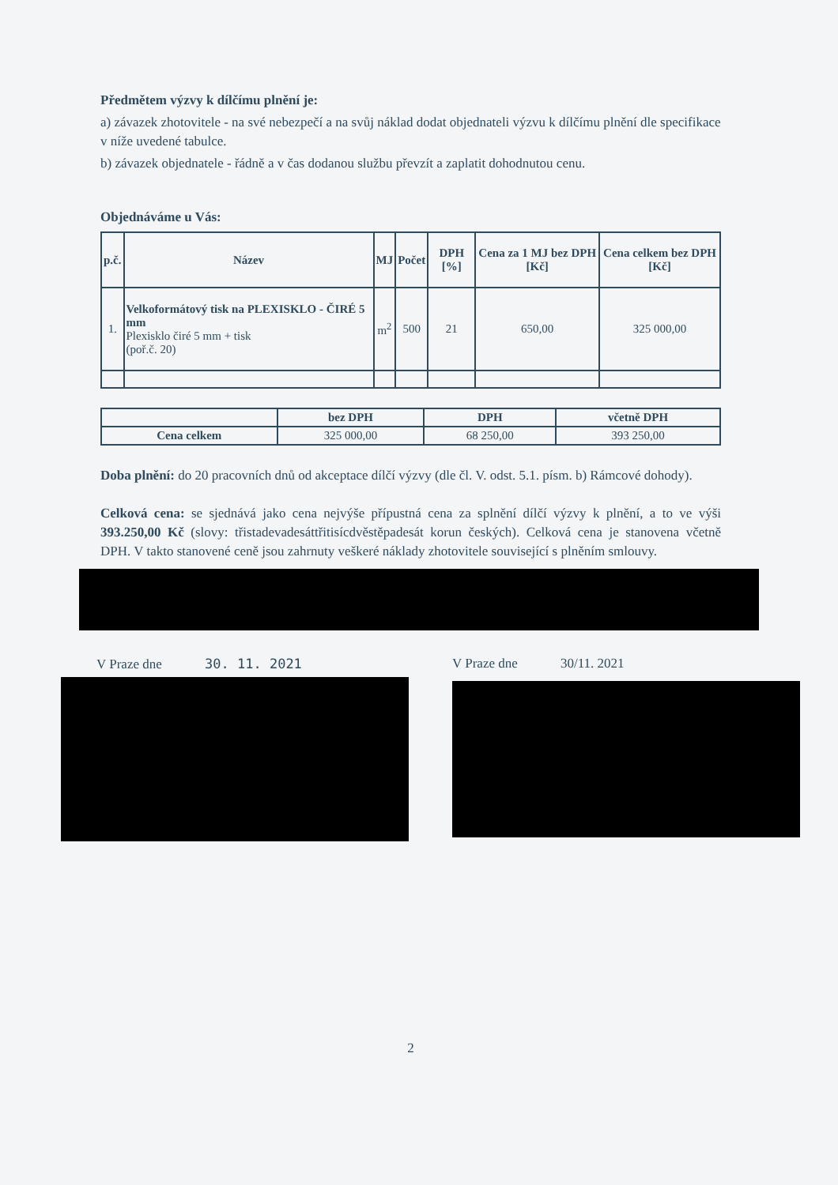Předmětem výzvy k dílčímu plnění je:
a) závazek zhotovitele - na své nebezpečí a na svůj náklad dodat objednateli výzvu k dílčímu plnění dle specifikace v níže uvedené tabulce.
b) závazek objednatele - řádně a v čas dodanou službu převzít a zaplatit dohodnutou cenu.
Objednáváme u Vás:
| p.č. | Název | MJ | Počet | DPH [%] | Cena za 1 MJ bez DPH [Kč] | Cena celkem bez DPH [Kč] |
| --- | --- | --- | --- | --- | --- | --- |
| 1. | Velkoformátový tisk na PLEXISKLO - ČIRÉ 5 mm Plexisklo čiré 5 mm + tisk (poř.č. 20) | m<sup>2</sup> | 500 | 21 | 650,00 | 325 000,00 |
| | bez DPH | DPH | včetně DPH |
| --- | --- | --- | --- |
| Cena celkem | 325 000,00 | 68 250,00 | 393 250,00 |
Doba plnění: do 20 pracovních dnů od akceptace dílčí výzvy (dle čl. V. odst. 5.1. písm. b) Rámcové dohody).
Celková cena: se sjednává jako cena nejvýše přípustná cena za splnění dílčí výzvy k plnění, a to ve výši 393.250,00 Kč (slovy: třistadevadesáttřitisícdvěstěpadesát korun českých). Celková cena je stanovena včetně DPH. V takto stanovené ceně jsou zahrnuty veškeré náklady zhotovitele související s plněním smlouvy.
V Praze dne 30. 11. 2021 V Praze dne 30/11. 2021
2